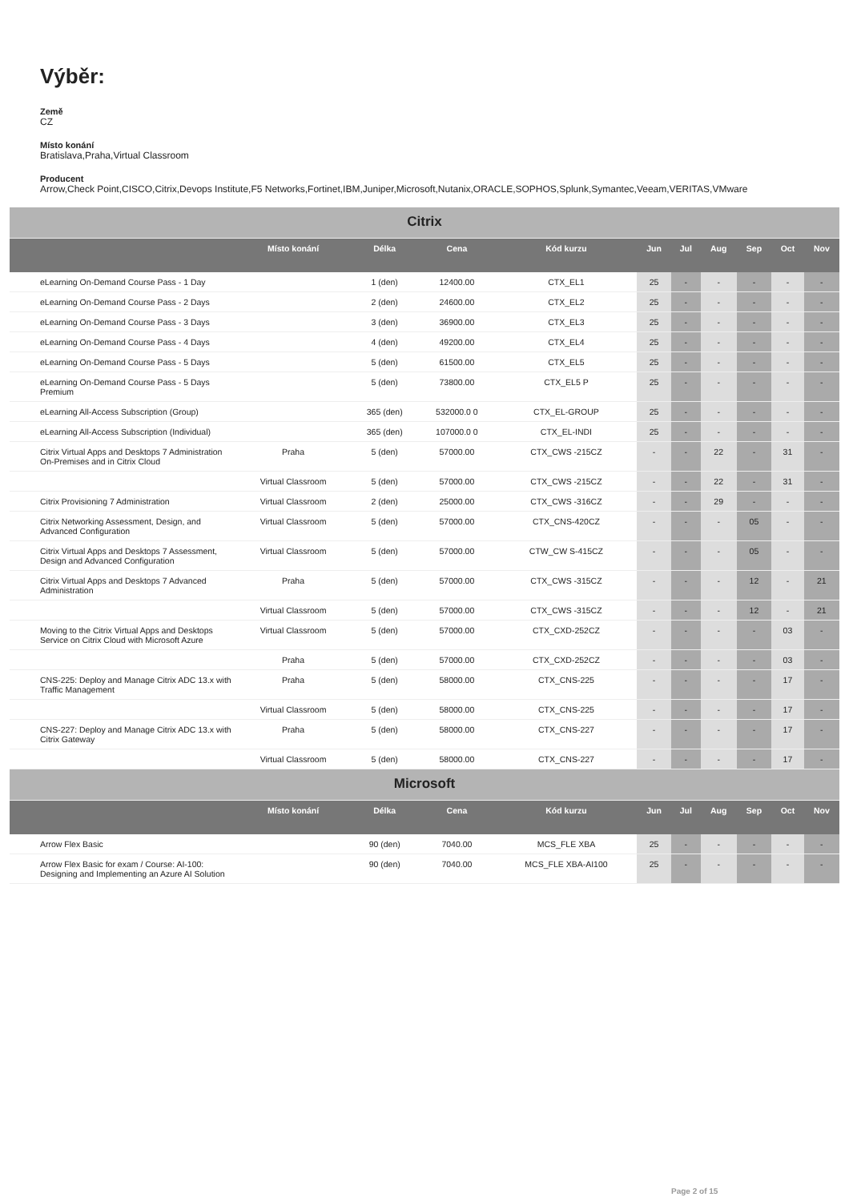Výběr:
Země
CZ
Místo konání
Bratislava,Praha,Virtual Classroom
Producent
Arrow,Check Point,CISCO,Citrix,Devops Institute,F5 Networks,Fortinet,IBM,Juniper,Microsoft,Nutanix,ORACLE,SOPHOS,Splunk,Symantec,Veeam,VERITAS,VMware
| Citrix | | | | | | | | | | |
| | Místo konání | Délka | Cena | Kód kurzu | Jun | Jul | Aug | Sep | Oct | Nov |
| eLearning On-Demand Course Pass - 1 Day | | 1 (den) | 12400.00 | CTX_EL1 | 25 | - | - | - | - | - |
| eLearning On-Demand Course Pass - 2 Days | | 2 (den) | 24600.00 | CTX_EL2 | 25 | - | - | - | - | - |
| eLearning On-Demand Course Pass - 3 Days | | 3 (den) | 36900.00 | CTX_EL3 | 25 | - | - | - | - | - |
| eLearning On-Demand Course Pass - 4 Days | | 4 (den) | 49200.00 | CTX_EL4 | 25 | - | - | - | - | - |
| eLearning On-Demand Course Pass - 5 Days | | 5 (den) | 61500.00 | CTX_EL5 | 25 | - | - | - | - | - |
| eLearning On-Demand Course Pass - 5 Days Premium | | 5 (den) | 73800.00 | CTX_EL5 P | 25 | - | - | - | - | - |
| eLearning All-Access Subscription (Group) | | 365 (den) | 532000.0 0 | CTX_EL-GROUP | 25 | - | - | - | - | - |
| eLearning All-Access Subscription (Individual) | | 365 (den) | 107000.0 0 | CTX_EL-INDI | 25 | - | - | - | - | - |
| Citrix Virtual Apps and Desktops 7 Administration On-Premises and in Citrix Cloud | Praha | 5 (den) | 57000.00 | CTX_CWS -215CZ | - | - | 22 | - | 31 | - |
| | Virtual Classroom | 5 (den) | 57000.00 | CTX_CWS -215CZ | - | - | 22 | - | 31 | - |
| Citrix Provisioning 7 Administration | Virtual Classroom | 2 (den) | 25000.00 | CTX_CWS -316CZ | - | - | 29 | - | - | - |
| Citrix Networking Assessment, Design, and Advanced Configuration | Virtual Classroom | 5 (den) | 57000.00 | CTX_CNS-420CZ | - | - | - | 05 | - | - |
| Citrix Virtual Apps and Desktops 7 Assessment, Design and Advanced Configuration | Virtual Classroom | 5 (den) | 57000.00 | CTW_CW S-415CZ | - | - | - | 05 | - | - |
| Citrix Virtual Apps and Desktops 7 Advanced Administration | Praha | 5 (den) | 57000.00 | CTX_CWS -315CZ | - | - | - | 12 | - | 21 |
| | Virtual Classroom | 5 (den) | 57000.00 | CTX_CWS -315CZ | - | - | - | 12 | - | 21 |
| Moving to the Citrix Virtual Apps and Desktops Service on Citrix Cloud with Microsoft Azure | Virtual Classroom | 5 (den) | 57000.00 | CTX_CXD-252CZ | - | - | - | - | 03 | - |
| | Praha | 5 (den) | 57000.00 | CTX_CXD-252CZ | - | - | - | - | 03 | - |
| CNS-225: Deploy and Manage Citrix ADC 13.x with Traffic Management | Praha | 5 (den) | 58000.00 | CTX_CNS-225 | - | - | - | - | 17 | - |
| | Virtual Classroom | 5 (den) | 58000.00 | CTX_CNS-225 | - | - | - | - | 17 | - |
| CNS-227: Deploy and Manage Citrix ADC 13.x with Citrix Gateway | Praha | 5 (den) | 58000.00 | CTX_CNS-227 | - | - | - | - | 17 | - |
| | Virtual Classroom | 5 (den) | 58000.00 | CTX_CNS-227 | - | - | - | - | 17 | - |
| Microsoft | | | | | | | | | | |
| | Místo konání | Délka | Cena | Kód kurzu | Jun | Jul | Aug | Sep | Oct | Nov |
| Arrow Flex Basic | | 90 (den) | 7040.00 | MCS_FLE XBA | 25 | - | - | - | - | - |
| Arrow Flex Basic for exam / Course: AI-100: Designing and Implementing an Azure AI Solution | | 90 (den) | 7040.00 | MCS_FLE XBA-AI100 | 25 | - | - | - | - | - |
Page 2 of 15